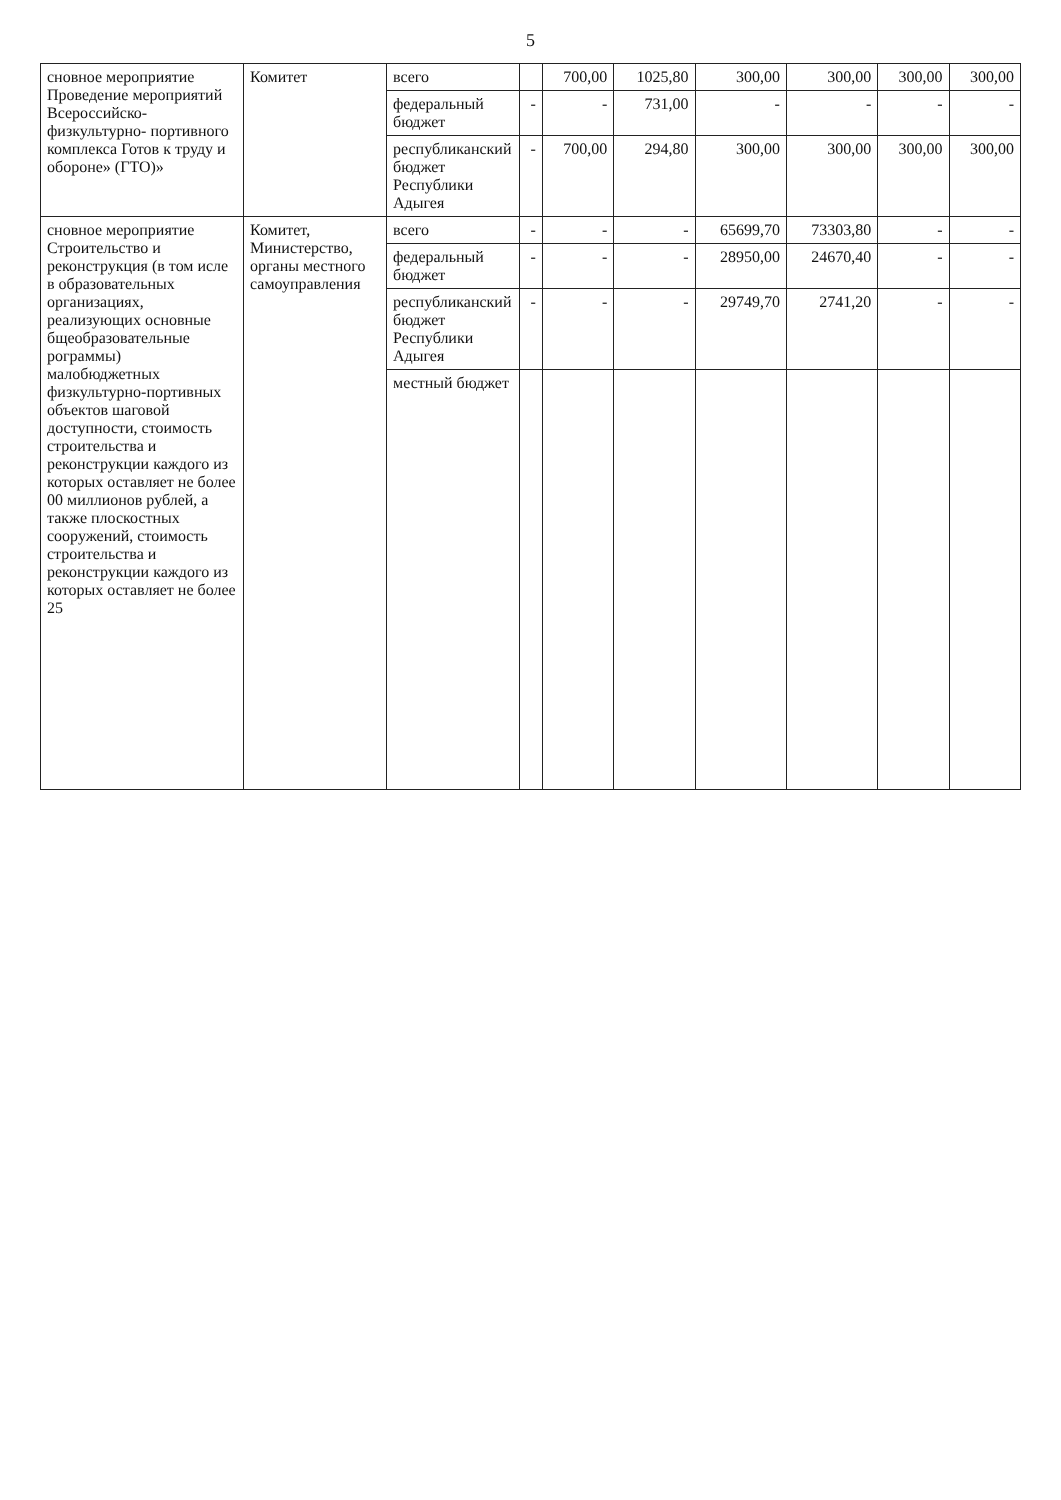5
| сновное мероприятие Проведение мероприятий Всероссийско- физкультурно- портивного комплекса Готов к труду и обороне» (ГТО)» | Комитет | всего | | 700,00 | 1025,80 | 300,00 | 300,00 | 300,00 | 300,00 |
| | | федеральный бюджет | - | - | 731,00 | - | - | - | - |
| | | республиканский бюджет Республики Адыгея | - | 700,00 | 294,80 | 300,00 | 300,00 | 300,00 | 300,00 |
| сновное мероприятие Строительство и реконструкция (в том исле в образовательных организациях, реализующих основные бщеобразовательные рограммы) малобюджетных физкультурно-портивных объектов шаговой доступности, стоимость строительства и реконструкции каждого из которых оставляет не более 00 миллионов рублей, а также плоскостных сооружений, стоимость строительства и реконструкции каждого из которых оставляет не более 25 | Комитет, Министерство, органы местного самоуправления | всего | - | - | - | 65699,70 | 73303,80 | - | - |
| | | федеральный бюджет | - | - | - | 28950,00 | 24670,40 | - | - |
| | | республиканский бюджет Республики Адыгея | - | - | - | 29749,70 | 2741,20 | - | - |
| | | местный бюджет | | | | | | | |